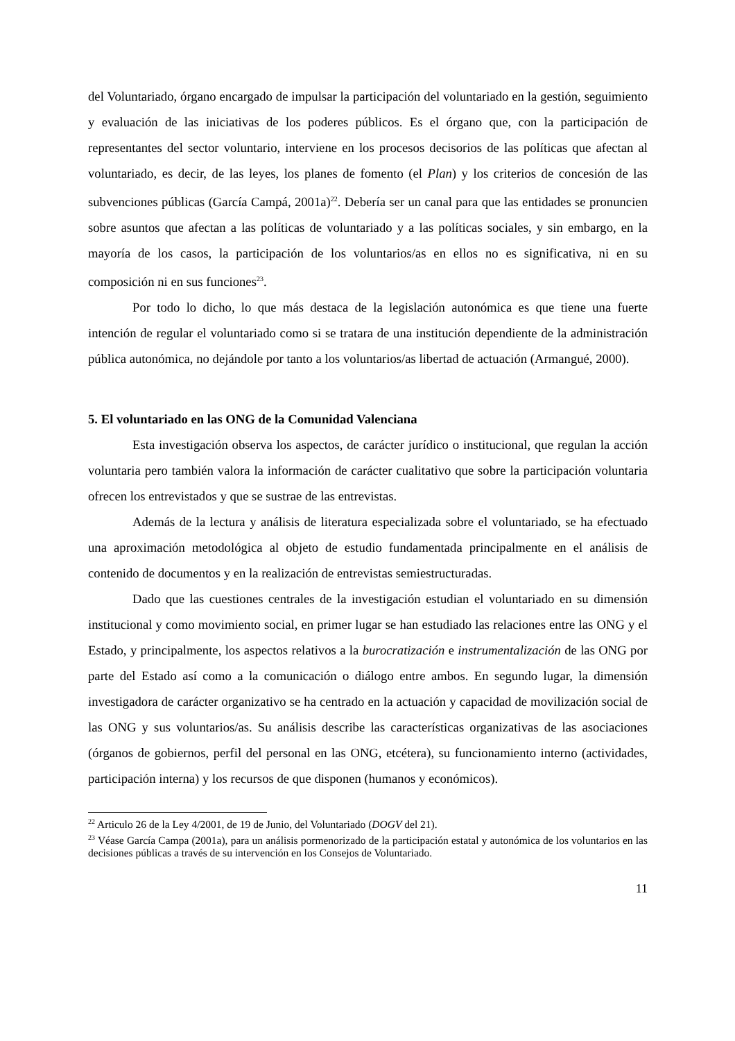del Voluntariado, órgano encargado de impulsar la participación del voluntariado en la gestión, seguimiento y evaluación de las iniciativas de los poderes públicos. Es el órgano que, con la participación de representantes del sector voluntario, interviene en los procesos decisorios de las políticas que afectan al voluntariado, es decir, de las leyes, los planes de fomento (el Plan) y los criterios de concesión de las subvenciones públicas (García Campá, 2001a)<sup>22</sup>. Debería ser un canal para que las entidades se pronuncien sobre asuntos que afectan a las políticas de voluntariado y a las políticas sociales, y sin embargo, en la mayoría de los casos, la participación de los voluntarios/as en ellos no es significativa, ni en su composición ni en sus funciones<sup>23</sup>.
Por todo lo dicho, lo que más destaca de la legislación autonómica es que tiene una fuerte intención de regular el voluntariado como si se tratara de una institución dependiente de la administración pública autonómica, no dejándole por tanto a los voluntarios/as libertad de actuación (Armangué, 2000).
5. El voluntariado en las ONG de la Comunidad Valenciana
Esta investigación observa los aspectos, de carácter jurídico o institucional, que regulan la acción voluntaria pero también valora la información de carácter cualitativo que sobre la participación voluntaria ofrecen los entrevistados y que se sustrae de las entrevistas.
Además de la lectura y análisis de literatura especializada sobre el voluntariado, se ha efectuado una aproximación metodológica al objeto de estudio fundamentada principalmente en el análisis de contenido de documentos y en la realización de entrevistas semiestructuradas.
Dado que las cuestiones centrales de la investigación estudian el voluntariado en su dimensión institucional y como movimiento social, en primer lugar se han estudiado las relaciones entre las ONG y el Estado, y principalmente, los aspectos relativos a la burocratización e instrumentalización de las ONG por parte del Estado así como a la comunicación o diálogo entre ambos. En segundo lugar, la dimensión investigadora de carácter organizativo se ha centrado en la actuación y capacidad de movilización social de las ONG y sus voluntarios/as. Su análisis describe las características organizativas de las asociaciones (órganos de gobiernos, perfil del personal en las ONG, etcétera), su funcionamiento interno (actividades, participación interna) y los recursos de que disponen (humanos y económicos).
<sup>22</sup> Articulo 26 de la Ley 4/2001, de 19 de Junio, del Voluntariado (DOGV del 21).
<sup>23</sup> Véase García Campa (2001a), para un análisis pormenorizado de la participación estatal y autonómica de los voluntarios en las decisiones públicas a través de su intervención en los Consejos de Voluntariado.
11